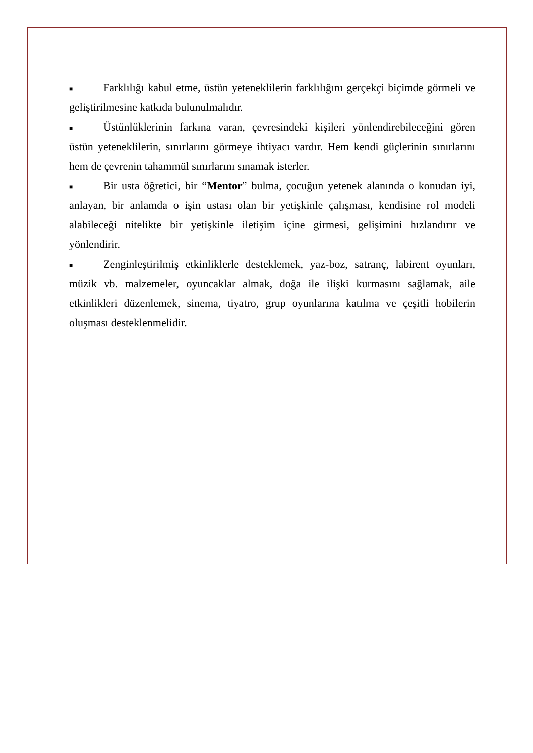■ Farklılığı kabul etme, üstün yeteneklilerin farklılığını gerçekçi biçimde görmeli ve geliştirilmesine katkıda bulunulmalıdır.
■ Üstünlüklerinin farkına varan, çevresindeki kişileri yönlendirebileceğini gören üstün yeteneklilerin, sınırlarını görmeye ihtiyacı vardır. Hem kendi güçlerinin sınırlarını hem de çevrenin tahammül sınırlarını sınamak isterler.
■ Bir usta öğretici, bir “Mentor” bulma, çocuğun yetenek alanında o konudan iyi, anlayan, bir anlamda o işin ustası olan bir yetişkinle çalışması, kendisine rol modeli alabileceği nitelikte bir yetişkinle iletişim içine girmesi, gelişimini hızlandırır ve yönlendirir.
■ Zenginleştirilmiş etkinliklerle desteklemek, yaz-boz, satranç, labirent oyunları, müzik vb. malzemeler, oyuncaklar almak, doğa ile ilişki kurmasını sağlamak, aile etkinlikleri düzenlemek, sinema, tiyatro, grup oyunlarına katılma ve çeşitli hobilerin oluşması desteklenmelidir.